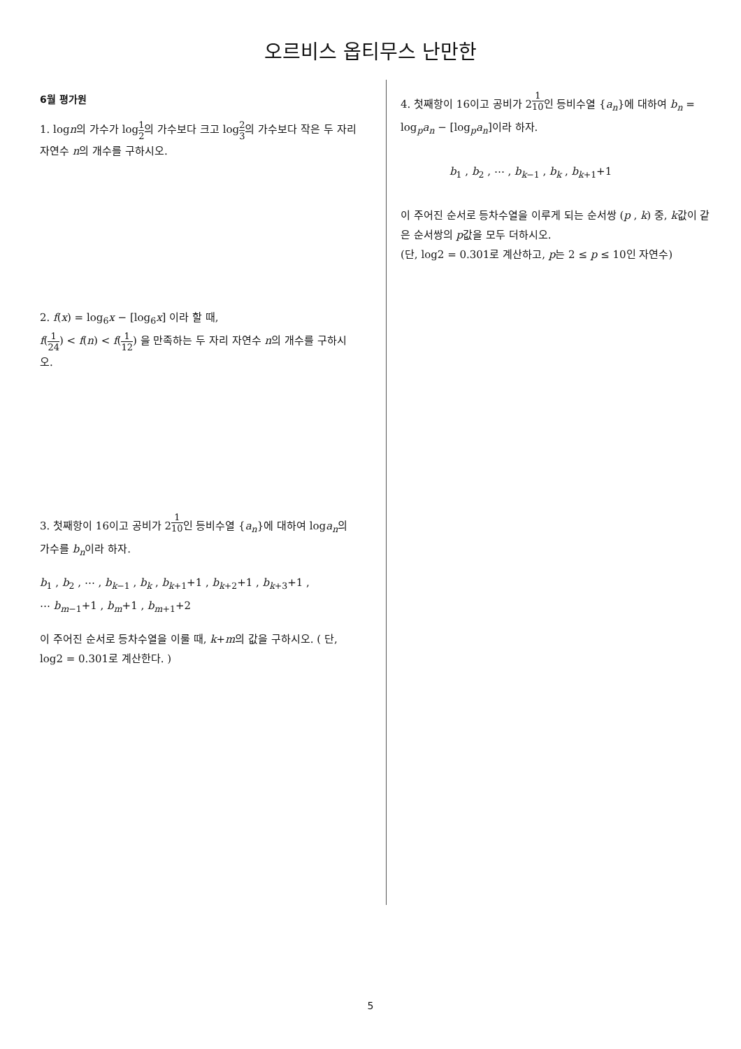오르비스 옵티무스 난만한
6월 평가원
1. logn의 가수가 log1 2의 가수보다 크고 log2 3의 가수보다 작은 두 자리 자연수 n의 개수를 구하시오.
2. f(x) = log<sub>6</sub>x − [log<sub>6</sub>x] 이라 할 때,
f(1 24) < f(n) < f(1 12) 을 만족하는 두 자리 자연수 n의 개수를 구하시오.
3. 첫째항이 16이고 공비가 2<sup>1 10</sup>인 등비수열 {a<sub>n</sub>}에 대하여 loga<sub>n</sub>의 가수를 b<sub>n</sub>이라 하자.
b<sub>1</sub> , b<sub>2</sub> , ⋯ , b<sub>k−1</sub> , b<sub>k</sub> , b<sub>k+1</sub>+1 , b<sub>k+2</sub>+1 , b<sub>k+3</sub>+1 ,
⋯ b<sub>m−1</sub>+1 , b<sub>m</sub>+1 , b<sub>m+1</sub>+2
이 주어진 순서로 등차수열을 이룰 때, k+m의 값을 구하시오. ( 단, log2 = 0.301로 계산한다. )
4. 첫째항이 16이고 공비가 2<sup>1 10</sup>인 등비수열 {a<sub>n</sub>}에 대하여 b<sub>n</sub> = log<sub>p</sub>a<sub>n</sub> − [log<sub>p</sub>a<sub>n</sub>]이라 하자.
b<sub>1</sub> , b<sub>2</sub> , ⋯ , b<sub>k−1</sub> , b<sub>k</sub> , b<sub>k+1</sub>+1
이 주어진 순서로 등차수열을 이루게 되는 순서쌍 (p , k) 중, k값이 같은 순서쌍의 p값을 모두 더하시오.
(단, log2 = 0.301로 계산하고, p는 2 ≤ p ≤ 10인 자연수)
5